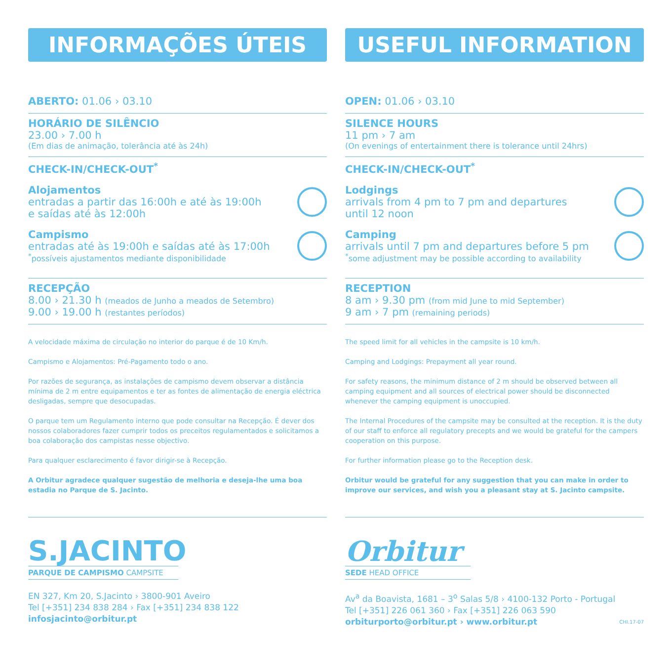INFORMAÇÕES ÚTEIS
ABERTO: 01.06 › 03.10
HORÁRIO DE SILÊNCIO
23.00 › 7.00 h
(Em dias de animação, tolerância até às 24h)
CHECK-IN/CHECK-OUT<sup>*</sup>
Alojamentos
entradas a partir das 16:00h e até às 19:00h
e saídas até às 12:00h
Campismo
entradas até às 19:00h e saídas até às 17:00h
<sup>*</sup> possíveis ajustamentos mediante disponibilidade
RECEPÇÃO
8.00 › 21.30 h (meados de Junho a meados de Setembro)
9.00 › 19.00 h (restantes períodos)
A velocidade máxima de circulação no interior do parque é de 10 Km/h.
Campismo e Alojamentos: Pré-Pagamento todo o ano.
Por razões de segurança, as instalações de campismo devem observar a distância mínima de 2 m entre equipamentos e ter as fontes de alimentação de energia eléctrica desligadas, sempre que desocupadas.
O parque tem um Regulamento interno que pode consultar na Recepção. É dever dos nossos colaboradores fazer cumprir todos os preceitos regulamentados e solicitamos a boa colaboração dos campistas nesse objectivo.
Para qualquer esclarecimento é favor dirigir-se à Recepção.
A Orbitur agradece qualquer sugestão de melhoria e deseja-lhe uma boa estadia no Parque de S. Jacinto.
S.JACINTO
PARQUE DE CAMPISMO CAMPSITE
EN 327, Km 20, S.Jacinto › 3800-901 Aveiro
Tel [+351] 234 838 284 › Fax [+351] 234 838 122
infosjacinto@orbitur.pt
USEFUL INFORMATION
OPEN: 01.06 › 03.10
SILENCE HOURS
11 pm › 7 am
(On evenings of entertainment there is tolerance until 24hrs)
CHECK-IN/CHECK-OUT<sup>*</sup>
Lodgings
arrivals from 4 pm to 7 pm and departures
until 12 noon
Camping
arrivals until 7 pm and departures before 5 pm
<sup>*</sup> some adjustment may be possible according to availability
RECEPTION
8 am › 9.30 pm (from mid June to mid September)
9 am › 7 pm (remaining periods)
The speed limit for all vehicles in the campsite is 10 km/h.
Camping and Lodgings: Prepayment all year round.
For safety reasons, the minimum distance of 2 m should be observed between all camping equipment and all sources of electrical power should be disconnected whenever the camping equipment is unoccupied.
The Internal Procedures of the campsite may be consulted at the reception. It is the duty of our staff to enforce all regulatory precepts and we would be grateful for the campers cooperation on this purpose.
For further information please go to the Reception desk.
Orbitur would be grateful for any suggestion that you can make in order to improve our services, and wish you a pleasant stay at S. Jacinto campsite.
Orbitur
SEDE HEAD OFFICE
Av<sup>a</sup> da Boavista, 1681 – 3<sup>o</sup> Salas 5/8 › 4100-132 Porto - Portugal
Tel [+351] 226 061 360 › Fax [+351] 226 063 590
orbiturporto@orbitur.pt › www.orbitur.pt CHI.17-07